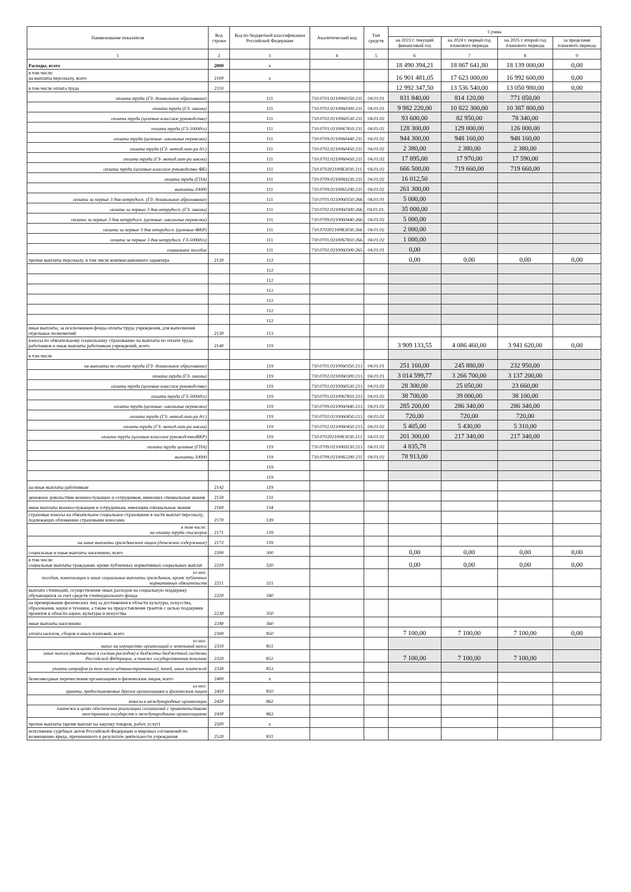| Наименование показателя | Код строки | Код по бюджетной классификации Российской Федерации | Аналитический код | Тип средств | Сумма | | | |
| --- | --- | --- | --- | --- | --- | --- | --- | --- |
| | | | | | на 2023 г. текущий финансовый год | на 2024 г. первый год планового периода | на 2025 г. второй год планового периода | за пределами планового периода |
| 1 | 2 | 3 | 4 | 5 | 6 | 7 | 8 | 9 |
| Расходы, всего | 2000 | x | | | 18 490 394,21 | 18 867 641,80 | 18 139 000,00 | 0,00 |
| в том числе: на выплаты персоналу, всего | 2100 | x | | | 16 901 481,05 | 17 623 000,00 | 16 992 600,00 | 0,00 |
| в том числе оплата труда | 2110 | | | | 12 992 347,50 | 13 536 540,00 | 13 050 980,00 | 0,00 |
| оплата труда (ГЗ- дошкольное образование) | | 111 | 710.0701.0210060350.211 | 04.01.01 | 831 840,00 | 814 120,00 | 771 050,00 | |
| оплата труда (ГЗ- школы) | | 111 | 710.0702.0210060300.211 | 04.01.01 | 9 982 220,00 | 10 822 300,00 | 10 387 800,00 | |
| оплата труда (целевые-классное руководство) | | 111 | 710.0702.0210060530.211 | 04.01.02 | 93 600,00 | 82 950,00 | 78 340,00 | |
| оплата труда (ГЗ-5000д/о) | | 111 | 710.0701.0210067810.211 | 04.01.02 | 128 300,00 | 129 000,00 | 126 000,00 | |
| оплата труда (целевые- школьные перевозки) | | 111 | 710.0709.0210060440.211 | 04.01.02 | 944 300,00 | 948 160,00 | 948 160,00 | |
| оплата труда (ГЗ- метод.лит-ра д/с) | | 111 | 710.0702.0210060450.211 | 04.01.02 | 2 380,00 | 2 380,00 | 2 380,00 | |
| оплата труда (ГЗ- метод.лит-ра школа) | | 111 | 710.0702.0210060450.211 | 04.01.02 | 17 895,00 | 17 970,00 | 17 590,00 | |
| оплата труда (целевые-классное руководство ФБ) | | 111 | 710.070202100R3030.211 | 04.01.02 | 666 500,00 | 719 660,00 | 719 660,00 | |
| оплата труда (ГПА) | | 111 | 710.0709.0210069230.211 | 04.01.02 | 16 012,50 | | | |
| выплаты 10000 | | 111 | 710.0709.0210065290.211 | 04.01.02 | 261 300,00 | | | |
| оплата за первые 3 дня нетрудосп. (ГЗ- дошкольное образование) | | 111 | 710.0701.0210060350.266 | 04.01.01 | 5 000,00 | | | |
| оплата за первые 3 дня нетрудосп. (ГЗ- школы) | | 111 | 710.0702.0210060300.266 | 04.01.01. | 35 000,00 | | | |
| оплата за первые 3 дня нетрудосп. (целевые- школьные перевозки) | | 111 | 710.0709.0210060440.266 | 04.01.02 | 5 000,00 | | | |
| оплата за первые 3 дня нетрудосп. (целевые-ФКР) | | 111 | 710.070202100R3030.266 | 04.01.02 | 2 000,00 | | | |
| оплата за первые 3 дня нетрудосп. ГЗ-5000д/о) | | 111 | 710.0701.0210067810.266 | 04.01.02 | 1 000,00 | | | |
| социальное пособие | | 111 | 710.0702.0210060300.265 | 04.01.01 | 0,00 | | | |
| прочие выплаты персоналу, в том числе компенсационного характера | 2120 | 112 | | | 0,00 | 0,00 | 0,00 | 0,00 |
| | | 112 | | | | | | |
| | | 112 | | | | | | |
| | | 112 | | | | | | |
| | | 112 | | | | | | |
| | | 112 | | | | | | |
| | | 112 | | | | | | |
| иные выплаты, за исключением фонда оплаты труда учреждения, для выполнения отдельных полномочий | 2130 | 113 | | | | | | |
| взносы по обязательному социальному страхованию на выплаты по оплате труда работников и иные выплаты работникам учреждений, всего | 2140 | 119 | | | 3 909 133,55 | 4 086 460,00 | 3 941 620,00 | 0,00 |
| в том числе | | | | | | | | |
| на выплаты по оплате труда (ГЗ- дошкольное образование) | | 119 | 710.0701.0210060350.213 | 04.01.01 | 251 160,00 | 245 880,00 | 232 950,00 | |
| оплата труда (ГЗ- школы) | | 119 | 710.0702.0210060300.213 | 04.01.01 | 3 014 599,77 | 3 266 700,00 | 3 137 200,00 | |
| оплата труда (целевые-классное руководство) | | 119 | 710.0702.0210060530.213 | 04.01.02 | 28 300,00 | 25 050,00 | 23 660,00 | |
| оплата труда (ГЗ-5000д/о) | | 119 | 710.0701.0210067810.213 | 04.01.02 | 38 700,00 | 39 000,00 | 38 100,00 | |
| оплата труда (целевые- школьные перевозки) | | 119 | 710.0709.0210060440.213 | 04.01.02 | 285 200,00 | 286 340,00 | 286 340,00 | |
| оплата труда (ГЗ- метод.лит-ра д/с) | | 119 | 710.0702.0210060450.213 | 04.01.02 | 720,00 | 720,00 | 720,00 | |
| оплата труда (ГЗ- метод.лит-ра школа) | | 119 | 710.0702.0210060450.213 | 04.01.02 | 5 405,00 | 5 430,00 | 5 310,00 | |
| оплата труда (целевые-классное руководствоФКР) | | 119 | 710.070202100R3030.213 | 04.01.02 | 201 300,00 | 217 340,00 | 217 340,00 | |
| оплата труда целевые (ГПА) | | 119 | 710.0709.0210069230.213 | 04.01.02 | 4 835,78 | | | |
| выплаты 10000 | | 119 | 710.0709.0210065290.211 | 04.01.02 | 78 913,00 | | | |
| | | 119 | | | | | | |
| | | 119 | | | | | | |
| на иные выплаты работникам | 2142 | 119 | | | | | | |
| денежное довольствие военнослужащих и сотрудников, имеющих специальные звания | 2150 | 131 | | | | | | |
| иные выплаты военнослужащим и сотрудникам, имеющим специальные звания | 2160 | 134 | | | | | | |
| страховые взносы на обязательное социальное страхование в части выплат персоналу, подлежащих обложению страховыми взносами | 2170 | 139 | | | | | | |
| в том числе: на оплату труда стажеров | 2171 | 139 | | | | | | |
| на иные выплаты гражданским лицам (денежное содержание) | 2172 | 139 | | | | | | |
| социальные и иные выплаты населению, всего | 2200 | 300 | | | 0,00 | 0,00 | 0,00 | 0,00 |
| в том числе: социальные выплаты гражданам, кроме публичных нормативных социальных выплат | 2210 | 320 | | | 0,00 | 0,00 | 0,00 | 0,00 |
| из них: пособия, компенсации и иные социальные выплаты гражданам, кроме публичных нормативных обязательств | 2211 | 321 | | | | | | |
| выплата стипендий, осуществление иных расходов на социальную поддержку обучающихся за счет средств стипендиального фонда | 2220 | 340 | | | | | | |
| на премирование физических лиц за достижения в области культуры, искусства, образования, науки и техники, а также на предоставление грантов с целью поддержки проектов в области науки, культуры и искусства | 2230 | 350 | | | | | | |
| иные выплаты населению | 2240 | 360 | | | | | | |
| уплата налогов, сборов и иных платежей, всего | 2300 | 850 | | | 7 100,00 | 7 100,00 | 7 100,00 | 0,00 |
| из них: налог на имущество организаций и земельный налог | 2310 | 851 | | | | | | |
| иные налоги (включаемые в состав расходов) в бюджеты бюджетной системы Российской Федерации, а также государственная пошлина | 2320 | 852 | | | 7 100,00 | 7 100,00 | 7 100,00 | |
| уплата штрафов (в том числе административных), пеней, иных платежей | 2330 | 853 | | | | | | |
| безвозмездные перечисления организациям и физическим лицам, всего | 2400 | x | | | | | | |
| из них: гранты, предоставляемые другим организациям и физическим лицам | 2410 | 810 | | | | | | |
| взносы в международные организации | 2420 | 862 | | | | | | |
| платежи в целях обеспечения реализации соглашений с правительствами иностранных государств и международными организациями | 2430 | 863 | | | | | | |
| прочие выплаты (кроме выплат на закупку товаров, работ, услуг) | 2500 | x | | | | | | |
| исполнение судебных актов Российской Федерации и мировых соглашений по возмещению вреда, причиненного в результате деятельности учреждения | 2520 | 831 | | | | | | |